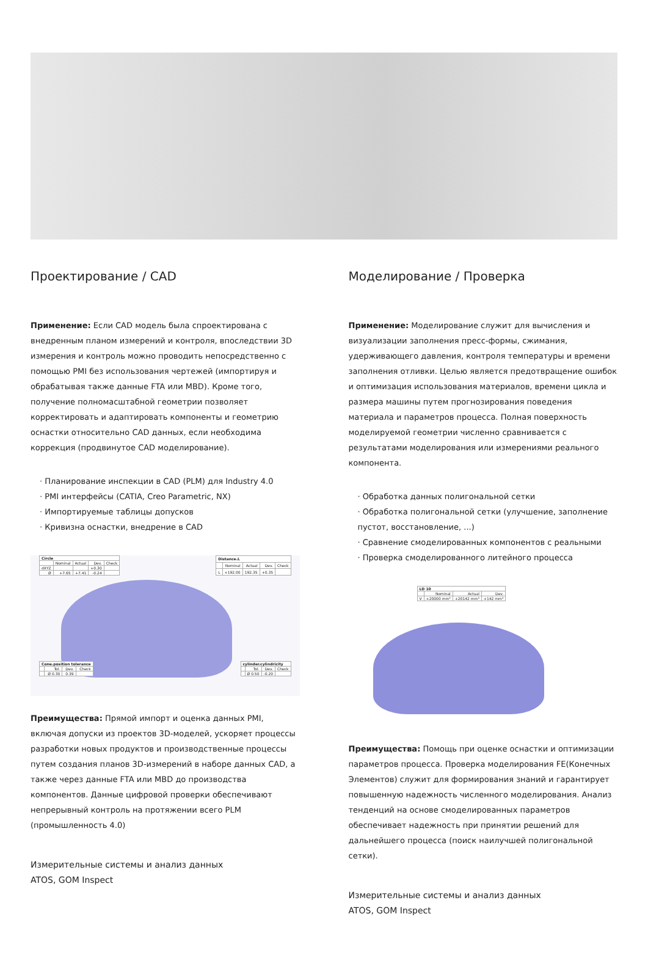Проектирование / CAD
Применение: Если CAD модель была спроектирована с внедренным планом измерений и контроля, впоследствии 3D измерения и контроль можно проводить непосредственно с помощью PMI без использования чертежей (импортируя и обрабатывая также данные FTA или MBD). Кроме того, получение полномасштабной геометрии позволяет корректировать и адаптировать компоненты и геометрию оснастки относительно CAD данных, если необходима коррекция (продвинутое CAD моделирование).
· Планирование инспекции в CAD (PLM) для Industry 4.0
· PMI интерфейсы (CATIA, Creo Parametric, NX)
· Импортируемые таблицы допусков
· Кривизна оснастки, внедрение в CAD
| Circle | | | | |
| --- | --- | --- | --- | --- |
| | Nominal | Actual | Dev. | Check |
| dXYZ | | | +0.30 | |
| Ø | +7.65 | +7.41 | -0.24 | |
| Distance.L | | | | |
| --- | --- | --- | --- | --- |
| | Nominal | Actual | Dev. | Check |
| L | +192.00 | 192.35 | +0.35 | |
| Cone.position tolerance | | | |
| --- | --- | --- | --- |
| | Tol. | Dev. | Check |
| | Ø 0.30 | 0.39 | |
| cylinder.cylindricity | | | |
| --- | --- | --- | --- |
| | Tol. | Dev. | Check |
| | Ø 0.50 | -0.20 | |
Преимущества: Прямой импорт и оценка данных PMI, включая допуски из проектов 3D-моделей, ускоряет процессы разработки новых продуктов и производственные процессы путем создания планов 3D-измерений в наборе данных CAD, а также через данные FTA или MBD до производства компонентов. Данные цифровой проверки обеспечивают непрерывный контроль на протяжении всего PLM (промышленность 4.0)
Измерительные системы и анализ данных
ATOS, GOM Inspect
Моделирование / Проверка
Применение: Моделирование служит для вычисления и визуализации заполнения пресс-формы, сжимания, удерживающего давления, контроля температуры и времени заполнения отливки. Целью является предотвращение ошибок и оптимизация использования материалов, времени цикла и размера машины путем прогнозирования поведения материала и параметров процесса. Полная поверхность моделируемой геометрии численно сравнивается с результатами моделирования или измерениями реального компонента.
· Обработка данных полигональной сетки
· Обработка полигональной сетки (улучшение, заполнение пустот, восстановление, ...)
· Сравнение смоделированных компонентов с реальными
· Проверка смоделированного литейного процесса
| LD 10 | | | |
| --- | --- | --- | --- |
| | Nominal | Actual | Dev. |
| V | +20000 mm³ | +20142 mm³ | +142 mm³ |
Преимущества: Помощь при оценке оснастки и оптимизации параметров процесса. Проверка моделирования FE(Конечных Элементов) служит для формирования знаний и гарантирует повышенную надежность численного моделирования. Анализ тенденций на основе смоделированных параметров обеспечивает надежность при принятии решений для дальнейшего процесса (поиск наилучшей полигональной сетки).
Измерительные системы и анализ данных
ATOS, GOM Inspect